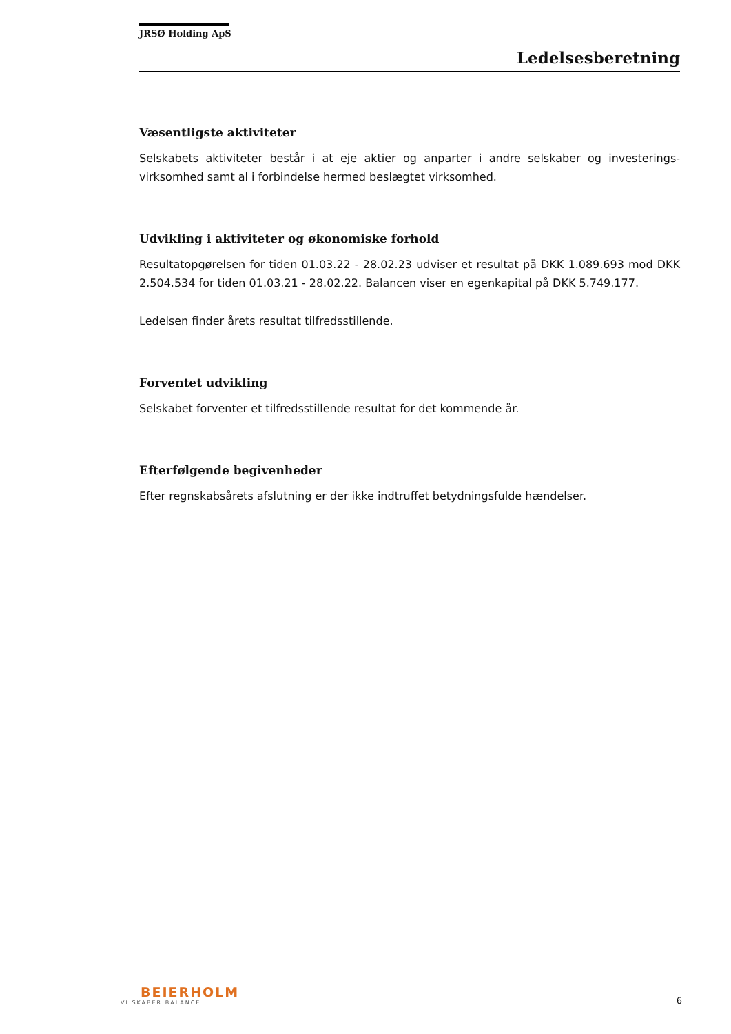JRSØ Holding ApS
Ledelsesberetning
Væsentligste aktiviteter
Selskabets aktiviteter består i at eje aktier og anparter i andre selskaber og investerings-virksomhed samt al i forbindelse hermed beslægtet virksomhed.
Udvikling i aktiviteter og økonomiske forhold
Resultatopgørelsen for tiden 01.03.22 - 28.02.23 udviser et resultat på DKK 1.089.693 mod DKK 2.504.534 for tiden 01.03.21 - 28.02.22. Balancen viser en egenkapital på DKK 5.749.177.
Ledelsen finder årets resultat tilfredsstillende.
Forventet udvikling
Selskabet forventer et tilfredsstillende resultat for det kommende år.
Efterfølgende begivenheder
Efter regnskabsårets afslutning er der ikke indtruffet betydningsfulde hændelser.
BEIERHOLM
VI SKABER BALANCE
6